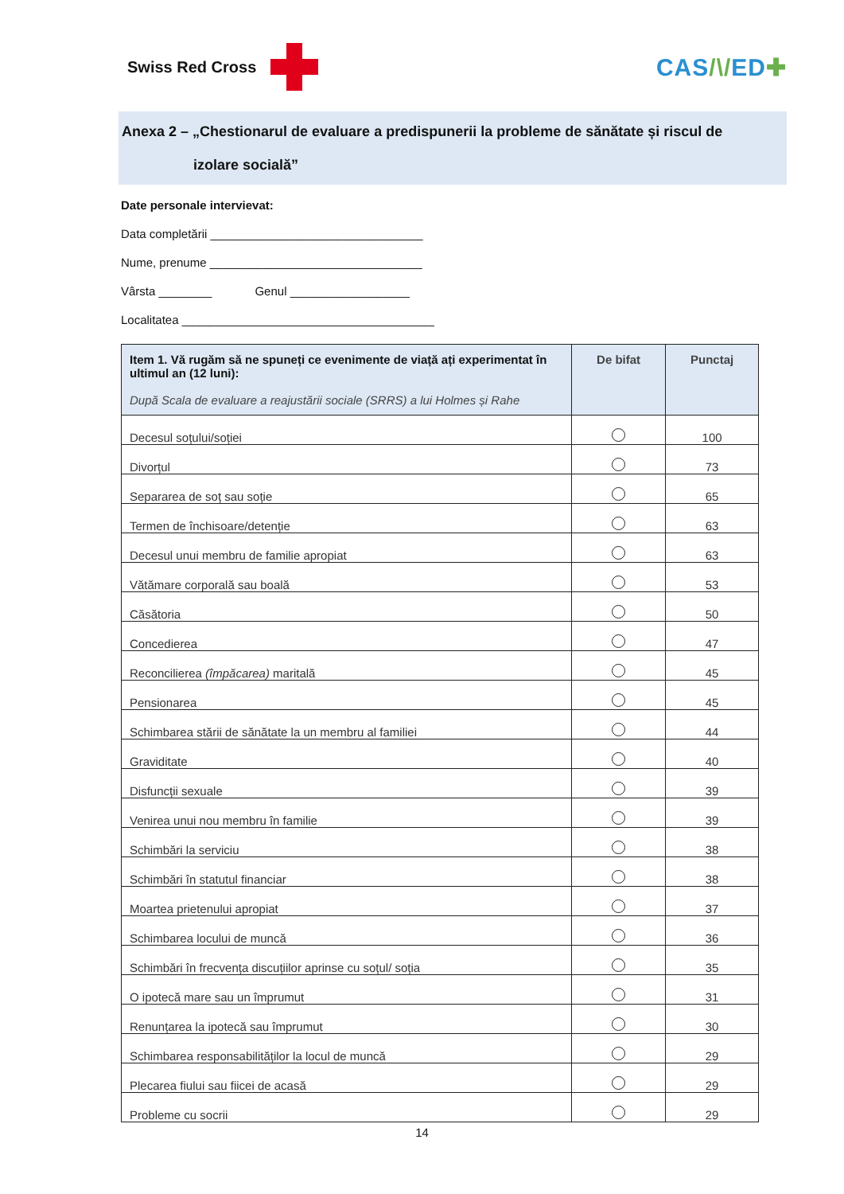Swiss Red Cross
CAS/\/ED✚
Anexa 2 – „Chestionarul de evaluare a predispunerii la probleme de sănătate și riscul de
izolare socială”
Date personale intervievat:
Data completării ________________________________
Nume, prenume ________________________________
Vârsta ________ Genul __________________
Localitatea ______________________________________
| Item 1. Vă rugăm să ne spuneți ce evenimente de viață ați experimentat în ultimul an (12 luni): După Scala de evaluare a reajustării sociale (SRRS) a lui Holmes și Rahe | De bifat | Punctaj |
| --- | --- | --- |
| Decesul soțului/soției | | 100 |
| Divorțul | | 73 |
| Separarea de soț sau soție | | 65 |
| Termen de închisoare/detenție | | 63 |
| Decesul unui membru de familie apropiat | | 63 |
| Vătămare corporală sau boală | | 53 |
| Căsătoria | | 50 |
| Concedierea | | 47 |
| Reconcilierea (împăcarea) maritală | | 45 |
| Pensionarea | | 45 |
| Schimbarea stării de sănătate la un membru al familiei | | 44 |
| Graviditate | | 40 |
| Disfuncții sexuale | | 39 |
| Venirea unui nou membru în familie | | 39 |
| Schimbări la serviciu | | 38 |
| Schimbări în statutul financiar | | 38 |
| Moartea prietenului apropiat | | 37 |
| Schimbarea locului de muncă | | 36 |
| Schimbări în frecvența discuțiilor aprinse cu soțul/ soția | | 35 |
| O ipotecă mare sau un împrumut | | 31 |
| Renunțarea la ipotecă sau împrumut | | 30 |
| Schimbarea responsabilităților la locul de muncă | | 29 |
| Plecarea fiului sau fiicei de acasă | | 29 |
| Probleme cu socrii | | 29 |
14